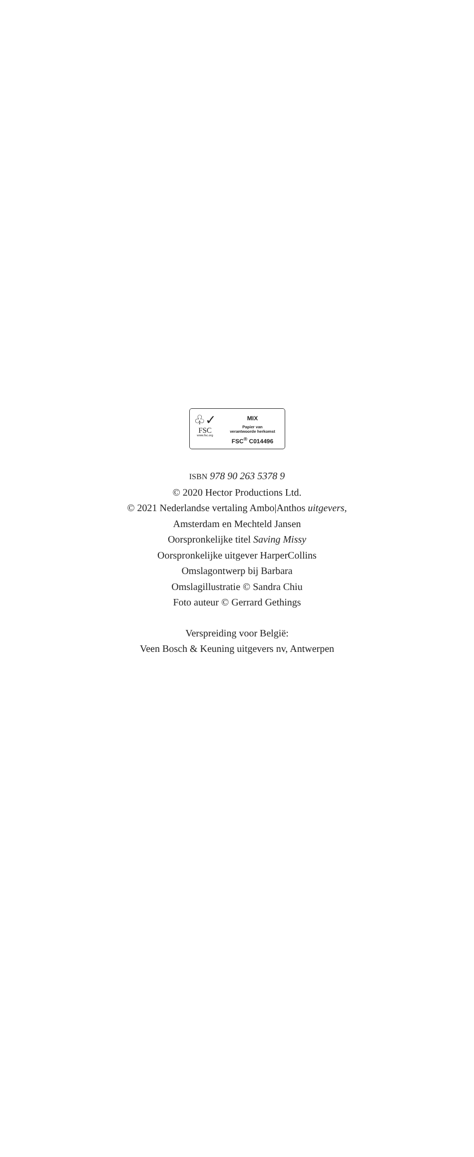♧✓
FSC
www.fsc.org
MIX
Papier van
verantwoorde herkomst
FSC<sup>®</sup> C014496
ISBN 978 90 263 5378 9
© 2020 Hector Productions Ltd.
© 2021 Nederlandse vertaling Ambo|Anthos uitgevers,
Amsterdam en Mechteld Jansen
Oorspronkelijke titel Saving Missy
Oorspronkelijke uitgever HarperCollins
Omslagontwerp bij Barbara
Omslagillustratie © Sandra Chiu
Foto auteur © Gerrard Gethings
Verspreiding voor België:
Veen Bosch & Keuning uitgevers nv, Antwerpen